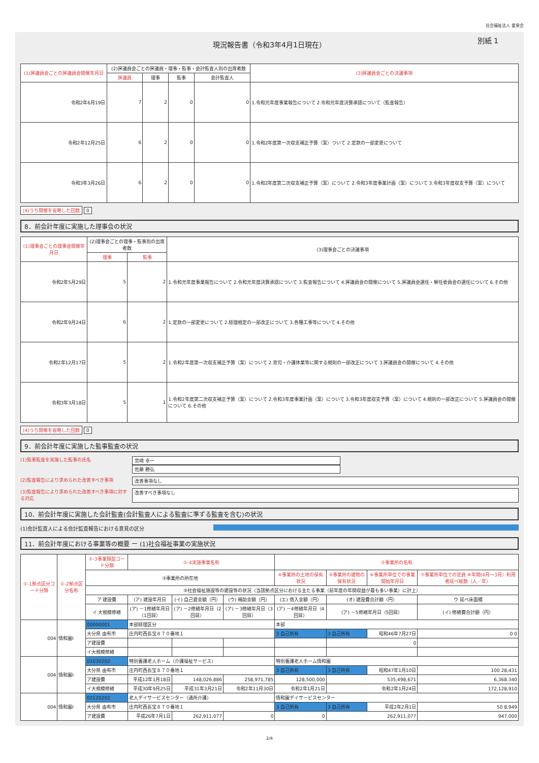社会福祉法人 愛泉会
現況報告書（令和3年4月1日現在） 別紙 1
| (1)評議員会ごとの評議員会開催年月日 | (2)評議員会ごとの評議員・理事・監事・会計監査人別の出席者数 | | | | (3)評議員会ごとの決議事項 |
| --- | --- | --- | --- | --- | --- |
| | 評議員 | 理事 | 監事 | 会計監査人 | |
| 令和2年6月19日 | 7 | 2 | 0 | 0 | 1.令和元年度事業報告について 2.令和元年度決算承認について（監査報告） |
| 令和2年12月25日 | 6 | 2 | 0 | 0 | 1.令和2年度第一次収支補正予算（案）ついて 2.定款の一部変更について |
| 令和3年3月26日 | 6 | 2 | 0 | 0 | 1.令和2年度第二次収支補正予算（案）について 2.令和3年度事業計画（案）について 3.令和3年度収支予算（案）について |
(4)うち開催を省略した回数 0
8．前会計年度に実施した理事会の状況
| (1)理事会ごとの理事会開催年月日 | (2)理事会ごとの理事・監事別の出席者数 | | (3)理事会ごとの決議事項 |
| --- | --- | --- | --- |
| | 理事 | 監事 | |
| 令和2年5月29日 | 5 | 2 | 1.令和元年度事業報告について 2.令和元年度決算承認について 3.監査報告について 4.評議員会の開催について 5.評議員会選任・解任委員会の選任について 6.その他 |
| 令和2年9月24日 | 6 | 2 | 1.定款の一部変更について 2.経理規定の一部改正について 3.各種工事等について 4.その他 |
| 令和2年12月17日 | 5 | 2 | 1.令和2年度第一次収支補正予算（案）について 2.育児・介護休業等に関する規則の一部改正について 3.評議員会の開催について 4.その他 |
| 令和3年3月18日 | 5 | 1 | 1.令和2年度第二次収支補正予算（案）について 2.令和3年度事業計画（案）について 3.令和3年度収支予算（案）について 4.規則の一部改正について 5.評議員会の開催について 6.その他 |
(4)うち開催を省略した回数 0
9．前会計年度に実施した監事監査の状況
(1)監事監査を実施した監事の氏名 宮崎 幸一
佐藤 勝弘
(2)監査報告により求められた改善すべき事項 改善事項なし
(3)監査報告により求められた改善すべき事項に対する対応
改善すべき事項なし
10．前会計年度に実施した会計監査(会計監査人による監査に準ずる監査を含む)の状況
(1)会計監査人による会計監査報告における意見の区分
11．前会計年度における事業等の概要 ー (1)社会福祉事業の実施状況
| ①-1拠点区分コード分類 | ①-2拠点区分名称 | ①-3事業類型コード分類 | ①-4実施事業名称 | | | ②事業所の名称 | | | |
| --- | --- | --- | --- | --- | --- | --- | --- | --- | --- |
| | | ③事業所の所在地 | | | | ④事業所の土地の保有状況 | ⑤事業所の建物の保有状況 | ⑥事業所単位での事業開始年月日 | ⑦事業所単位での定員 ⑧年間(4月〜3月）利用者延べ総数（人／年） |
| | | ⑨社会福祉施設等の建設等の状況（当該拠点区分における主たる事業（前年度の年間収益が最も多い事業）に計上） | | | | | | | |
| | | ア 建設費 | (ア) 建設年月日 | (イ) 自己資金額（円） | (ウ) 補助金額（円） | (エ) 借入金額（円） | (オ) 建設費合計額（円） | | ウ 延べ床面積 |
| | | イ 大規模修繕 | (ア) －1修繕年月日（1回目） | (ア) －2修繕年月日（2回目） | (ア) －3修繕年月日（3回目） | (ア) －4修繕年月日（4回目） | (ア) －5修繕年月日（5回目） | | (イ) 修繕費合計額（円） |
| 004 | 情和園Ⅰ | 00000001 | 本部経理区分 | | | 本部 | | | |
| | | 大分県 由布市 | 庄内町西長宝８７０番地１ | | | 3 自己所有 | 3 自己所有 | 昭和46年7月27日 | 0 0 |
| | | ア建設費 | | | | | 0 | | |
| | | イ大規模修繕 | | | | | | | |
| 004 | 情和園Ⅰ | 01030202 | 特別養護老人ホーム（介護福祉サービス） | | | 特別養護老人ホーム情和園 | | | |
| | | 大分県 由布市 | 庄内町西長宝８７０番地１ | | | 3 自己所有 | 3 自己所有 | 昭和47年1月10日 | 100 28,431 |
| | | ア建設費 | 平成12年1月18日 | 148,026,886 | 258,971,785 | 128,500,000 | 535,498,671 | | 6,368.340 |
| | | イ大規模修繕 | 平成30年9月25日 | 平成31年3月21日 | 令和2年11月30日 | 令和2年1月21日 | 令和2年1月24日 | | 172,128,910 |
| 004 | 情和園Ⅰ | 02120202 | 老人デイサービスセンター（通所介護） | | | 情和園デイサービスセンター | | | |
| | | 大分県 由布市 | 庄内町西長宝８７０番地１ | | | 3 自己所有 | 3 自己所有 | 平成2年2月1日 | 50 8,949 |
| | | ア建設費 | 平成26年7月1日 | 262,911,077 | 0 | 0 | 262,911,077 | | 947.000 |
2/4